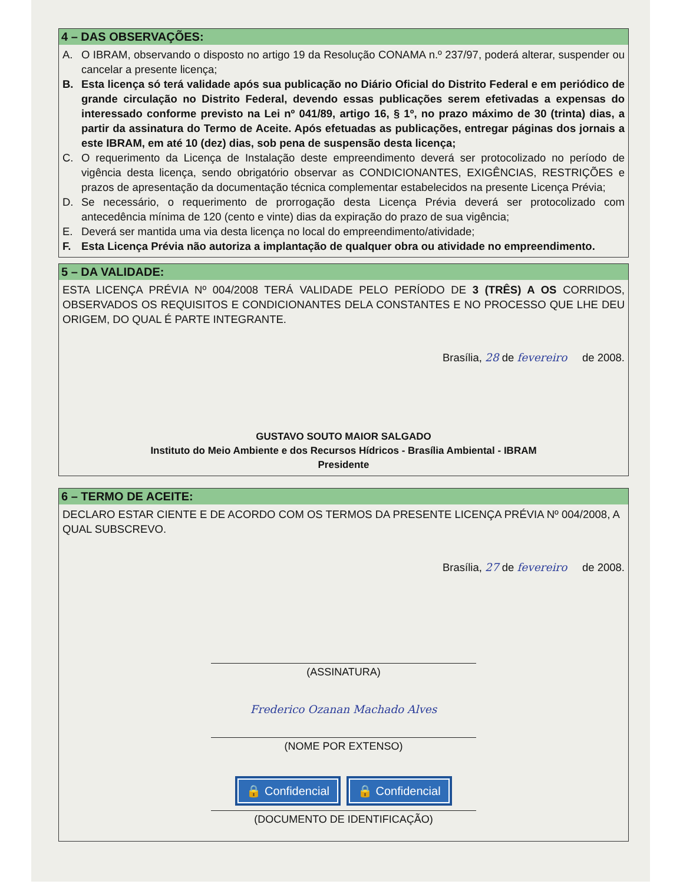4 – DAS OBSERVAÇÕES:
A. O IBRAM, observando o disposto no artigo 19 da Resolução CONAMA n.º 237/97, poderá alterar, suspender ou cancelar a presente licença;
B. Esta licença só terá validade após sua publicação no Diário Oficial do Distrito Federal e em periódico de grande circulação no Distrito Federal, devendo essas publicações serem efetivadas a expensas do interessado conforme previsto na Lei nº 041/89, artigo 16, § 1º, no prazo máximo de 30 (trinta) dias, a partir da assinatura do Termo de Aceite. Após efetuadas as publicações, entregar páginas dos jornais a este IBRAM, em até 10 (dez) dias, sob pena de suspensão desta licença;
C. O requerimento da Licença de Instalação deste empreendimento deverá ser protocolizado no período de vigência desta licença, sendo obrigatório observar as CONDICIONANTES, EXIGÊNCIAS, RESTRIÇÕES e prazos de apresentação da documentação técnica complementar estabelecidos na presente Licença Prévia;
D. Se necessário, o requerimento de prorrogação desta Licença Prévia deverá ser protocolizado com antecedência mínima de 120 (cento e vinte) dias da expiração do prazo de sua vigência;
E. Deverá ser mantida uma via desta licença no local do empreendimento/atividade;
F. Esta Licença Prévia não autoriza a implantação de qualquer obra ou atividade no empreendimento.
5 – DA VALIDADE:
ESTA LICENÇA PRÉVIA Nº 004/2008 TERÁ VALIDADE PELO PERÍODO DE 3 (TRÊS) A OS CORRIDOS, OBSERVADOS OS REQUISITOS E CONDICIONANTES DELA CONSTANTES E NO PROCESSO QUE LHE DEU ORIGEM, DO QUAL É PARTE INTEGRANTE.
Brasília, 28 de fevereiro de 2008.
GUSTAVO SOUTO MAIOR SALGADO
Instituto do Meio Ambiente e dos Recursos Hídricos - Brasília Ambiental - IBRAM
Presidente
6 – TERMO DE ACEITE:
DECLARO ESTAR CIENTE E DE ACORDO COM OS TERMOS DA PRESENTE LICENÇA PRÉVIA Nº 004/2008, A QUAL SUBSCREVO.
Brasília, 27 de fevereiro de 2008.
(ASSINATURA)
Frederico Ozanan Machado Alves
(NOME POR EXTENSO)
🔒 Confidencial 🔒 Confidencial
(DOCUMENTO DE IDENTIFICAÇÃO)